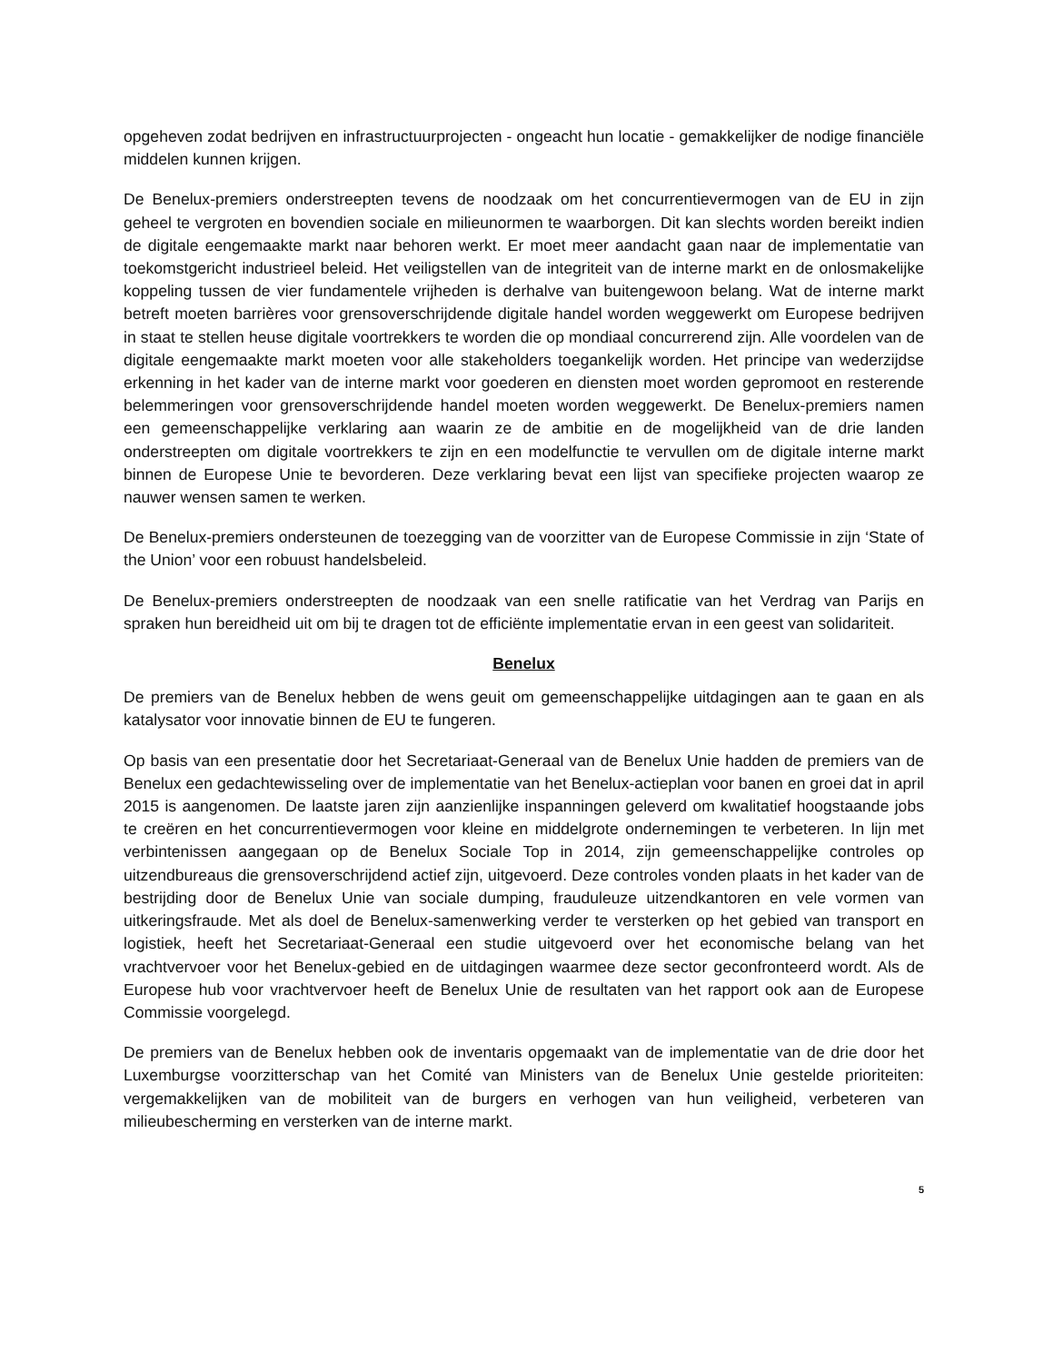opgeheven zodat bedrijven en infrastructuurprojecten - ongeacht hun locatie - gemakkelijker de nodige financiële middelen kunnen krijgen.
De Benelux-premiers onderstreepten tevens de noodzaak om het concurrentievermogen van de EU in zijn geheel te vergroten en bovendien sociale en milieunormen te waarborgen. Dit kan slechts worden bereikt indien de digitale eengemaakte markt naar behoren werkt. Er moet meer aandacht gaan naar de implementatie van toekomstgericht industrieel beleid. Het veiligstellen van de integriteit van de interne markt en de onlosmakelijke koppeling tussen de vier fundamentele vrijheden is derhalve van buitengewoon belang. Wat de interne markt betreft moeten barrières voor grensoverschrijdende digitale handel worden weggewerkt om Europese bedrijven in staat te stellen heuse digitale voortrekkers te worden die op mondiaal concurrerend zijn. Alle voordelen van de digitale eengemaakte markt moeten voor alle stakeholders toegankelijk worden. Het principe van wederzijdse erkenning in het kader van de interne markt voor goederen en diensten moet worden gepromoot en resterende belemmeringen voor grensoverschrijdende handel moeten worden weggewerkt. De Benelux-premiers namen een gemeenschappelijke verklaring aan waarin ze de ambitie en de mogelijkheid van de drie landen onderstreepten om digitale voortrekkers te zijn en een modelfunctie te vervullen om de digitale interne markt binnen de Europese Unie te bevorderen. Deze verklaring bevat een lijst van specifieke projecten waarop ze nauwer wensen samen te werken.
De Benelux-premiers ondersteunen de toezegging van de voorzitter van de Europese Commissie in zijn ‘State of the Union’ voor een robuust handelsbeleid.
De Benelux-premiers onderstreepten de noodzaak van een snelle ratificatie van het Verdrag van Parijs en spraken hun bereidheid uit om bij te dragen tot de efficiënte implementatie ervan in een geest van solidariteit.
Benelux
De premiers van de Benelux hebben de wens geuit om gemeenschappelijke uitdagingen aan te gaan en als katalysator voor innovatie binnen de EU te fungeren.
Op basis van een presentatie door het Secretariaat-Generaal van de Benelux Unie hadden de premiers van de Benelux een gedachtewisseling over de implementatie van het Benelux-actieplan voor banen en groei dat in april 2015 is aangenomen. De laatste jaren zijn aanzienlijke inspanningen geleverd om kwalitatief hoogstaande jobs te creëren en het concurrentievermogen voor kleine en middelgrote ondernemingen te verbeteren. In lijn met verbintenissen aangegaan op de Benelux Sociale Top in 2014, zijn gemeenschappelijke controles op uitzendbureaus die grensoverschrijdend actief zijn, uitgevoerd. Deze controles vonden plaats in het kader van de bestrijding door de Benelux Unie van sociale dumping, frauduleuze uitzendkantoren en vele vormen van uitkeringsfraude. Met als doel de Benelux-samenwerking verder te versterken op het gebied van transport en logistiek, heeft het Secretariaat-Generaal een studie uitgevoerd over het economische belang van het vrachtvervoer voor het Benelux-gebied en de uitdagingen waarmee deze sector geconfronteerd wordt. Als de Europese hub voor vrachtvervoer heeft de Benelux Unie de resultaten van het rapport ook aan de Europese Commissie voorgelegd.
De premiers van de Benelux hebben ook de inventaris opgemaakt van de implementatie van de drie door het Luxemburgse voorzitterschap van het Comité van Ministers van de Benelux Unie gestelde prioriteiten: vergemakkelijken van de mobiliteit van de burgers en verhogen van hun veiligheid, verbeteren van milieubescherming en versterken van de interne markt.
5